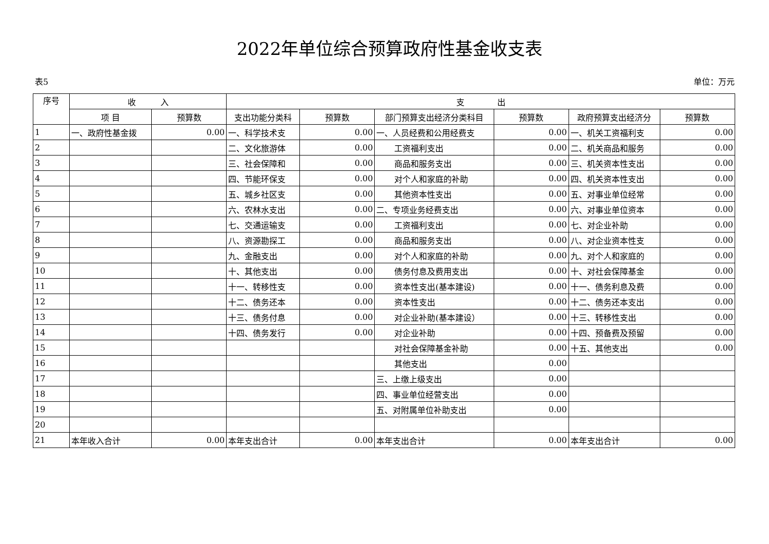2022年单位综合预算政府性基金收支表
表5 单位：万元
| 序号 | 收 入 | | 支 出 | | | | | |
| --- | --- | --- | --- | --- | --- | --- | --- | --- |
| | 项 目 | 预算数 | 支出功能分类科 | 预算数 | 部门预算支出经济分类科目 | 预算数 | 政府预算支出经济分 | 预算数 |
| 1 | 一、政府性基金拨 | 0.00 | 一、科学技术支 | 0.00 | 一、人员经费和公用经费支 | 0.00 | 一、机关工资福利支 | 0.00 |
| 2 | | | 二、文化旅游体 | 0.00 | 工资福利支出 | 0.00 | 二、机关商品和服务 | 0.00 |
| 3 | | | 三、社会保障和 | 0.00 | 商品和服务支出 | 0.00 | 三、机关资本性支出 | 0.00 |
| 4 | | | 四、节能环保支 | 0.00 | 对个人和家庭的补助 | 0.00 | 四、机关资本性支出 | 0.00 |
| 5 | | | 五、城乡社区支 | 0.00 | 其他资本性支出 | 0.00 | 五、对事业单位经常 | 0.00 |
| 6 | | | 六、农林水支出 | 0.00 | 二、专项业务经费支出 | 0.00 | 六、对事业单位资本 | 0.00 |
| 7 | | | 七、交通运输支 | 0.00 | 工资福利支出 | 0.00 | 七、对企业补助 | 0.00 |
| 8 | | | 八、资源勘探工 | 0.00 | 商品和服务支出 | 0.00 | 八、对企业资本性支 | 0.00 |
| 9 | | | 九、金融支出 | 0.00 | 对个人和家庭的补助 | 0.00 | 九、对个人和家庭的 | 0.00 |
| 10 | | | 十、其他支出 | 0.00 | 债务付息及费用支出 | 0.00 | 十、对社会保障基金 | 0.00 |
| 11 | | | 十一、转移性支 | 0.00 | 资本性支出(基本建设) | 0.00 | 十一、债务利息及费 | 0.00 |
| 12 | | | 十二、债务还本 | 0.00 | 资本性支出 | 0.00 | 十二、债务还本支出 | 0.00 |
| 13 | | | 十三、债务付息 | 0.00 | 对企业补助(基本建设） | 0.00 | 十三、转移性支出 | 0.00 |
| 14 | | | 十四、债务发行 | 0.00 | 对企业补助 | 0.00 | 十四、预备费及预留 | 0.00 |
| 15 | | | | | 对社会保障基金补助 | 0.00 | 十五、其他支出 | 0.00 |
| 16 | | | | | 其他支出 | 0.00 | | |
| 17 | | | | | 三、上缴上级支出 | 0.00 | | |
| 18 | | | | | 四、事业单位经营支出 | 0.00 | | |
| 19 | | | | | 五、对附属单位补助支出 | 0.00 | | |
| 20 | | | | | | | | |
| 21 | 本年收入合计 | 0.00 | 本年支出合计 | 0.00 | 本年支出合计 | 0.00 | 本年支出合计 | 0.00 |